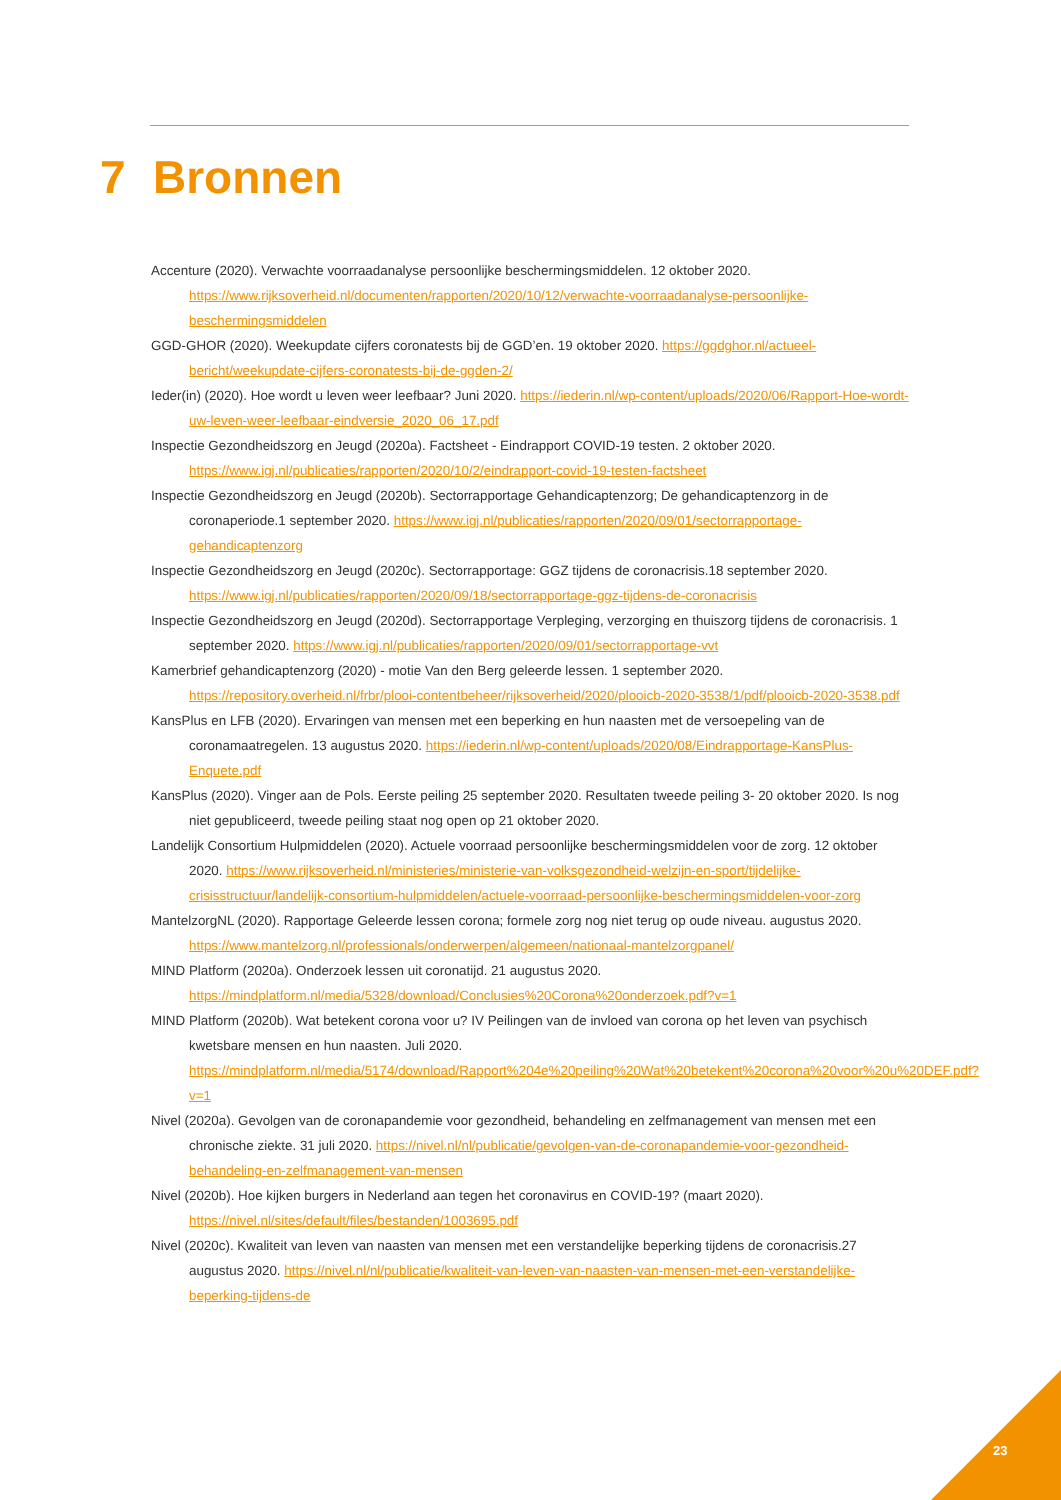7 Bronnen
Accenture (2020). Verwachte voorraadanalyse persoonlijke beschermingsmiddelen. 12 oktober 2020. https://www.rijksoverheid.nl/documenten/rapporten/2020/10/12/verwachte-voorraadanalyse-persoonlijke-beschermingsmiddelen
GGD-GHOR (2020). Weekupdate cijfers coronatests bij de GGD’en. 19 oktober 2020. https://ggdghor.nl/actueel-bericht/weekupdate-cijfers-coronatests-bij-de-ggden-2/
Ieder(in) (2020). Hoe wordt u leven weer leefbaar? Juni 2020. https://iederin.nl/wp-content/uploads/2020/06/Rapport-Hoe-wordt-uw-leven-weer-leefbaar-eindversie_2020_06_17.pdf
Inspectie Gezondheidszorg en Jeugd (2020a). Factsheet - Eindrapport COVID-19 testen. 2 oktober 2020. https://www.igj.nl/publicaties/rapporten/2020/10/2/eindrapport-covid-19-testen-factsheet
Inspectie Gezondheidszorg en Jeugd (2020b). Sectorrapportage Gehandicaptenzorg; De gehandicaptenzorg in de coronaperiode.1 september 2020. https://www.igj.nl/publicaties/rapporten/2020/09/01/sectorrapportage-gehandicaptenzorg
Inspectie Gezondheidszorg en Jeugd (2020c). Sectorrapportage: GGZ tijdens de coronacrisis.18 september 2020. https://www.igj.nl/publicaties/rapporten/2020/09/18/sectorrapportage-ggz-tijdens-de-coronacrisis
Inspectie Gezondheidszorg en Jeugd (2020d). Sectorrapportage Verpleging, verzorging en thuiszorg tijdens de coronacrisis. 1 september 2020. https://www.igj.nl/publicaties/rapporten/2020/09/01/sectorrapportage-vvt
Kamerbrief gehandicaptenzorg (2020) - motie Van den Berg geleerde lessen. 1 september 2020. https://repository.overheid.nl/frbr/plooi-contentbeheer/rijksoverheid/2020/plooicb-2020-3538/1/pdf/plooicb-2020-3538.pdf
KansPlus en LFB (2020). Ervaringen van mensen met een beperking en hun naasten met de versoepeling van de coronamaatregelen. 13 augustus 2020. https://iederin.nl/wp-content/uploads/2020/08/Eindrapportage-KansPlus-Enquete.pdf
KansPlus (2020). Vinger aan de Pols. Eerste peiling 25 september 2020. Resultaten tweede peiling 3- 20 oktober 2020. Is nog niet gepubliceerd, tweede peiling staat nog open op 21 oktober 2020.
Landelijk Consortium Hulpmiddelen (2020). Actuele voorraad persoonlijke beschermingsmiddelen voor de zorg. 12 oktober 2020. https://www.rijksoverheid.nl/ministeries/ministerie-van-volksgezondheid-welzijn-en-sport/tijdelijke-crisisstructuur/landelijk-consortium-hulpmiddelen/actuele-voorraad-persoonlijke-beschermingsmiddelen-voor-zorg
MantelzorgNL (2020). Rapportage Geleerde lessen corona; formele zorg nog niet terug op oude niveau. augustus 2020. https://www.mantelzorg.nl/professionals/onderwerpen/algemeen/nationaal-mantelzorgpanel/
MIND Platform (2020a). Onderzoek lessen uit coronatijd. 21 augustus 2020. https://mindplatform.nl/media/5328/download/Conclusies%20Corona%20onderzoek.pdf?v=1
MIND Platform (2020b). Wat betekent corona voor u? IV Peilingen van de invloed van corona op het leven van psychisch kwetsbare mensen en hun naasten. Juli 2020. https://mindplatform.nl/media/5174/download/Rapport%204e%20peiling%20Wat%20betekent%20corona%20voor%20u%20DEF.pdf?v=1
Nivel (2020a). Gevolgen van de coronapandemie voor gezondheid, behandeling en zelfmanagement van mensen met een chronische ziekte. 31 juli 2020. https://nivel.nl/nl/publicatie/gevolgen-van-de-coronapandemie-voor-gezondheid-behandeling-en-zelfmanagement-van-mensen
Nivel (2020b). Hoe kijken burgers in Nederland aan tegen het coronavirus en COVID-19? (maart 2020). https://nivel.nl/sites/default/files/bestanden/1003695.pdf
Nivel (2020c). Kwaliteit van leven van naasten van mensen met een verstandelijke beperking tijdens de coronacrisis.27 augustus 2020. https://nivel.nl/nl/publicatie/kwaliteit-van-leven-van-naasten-van-mensen-met-een-verstandelijke-beperking-tijdens-de
23